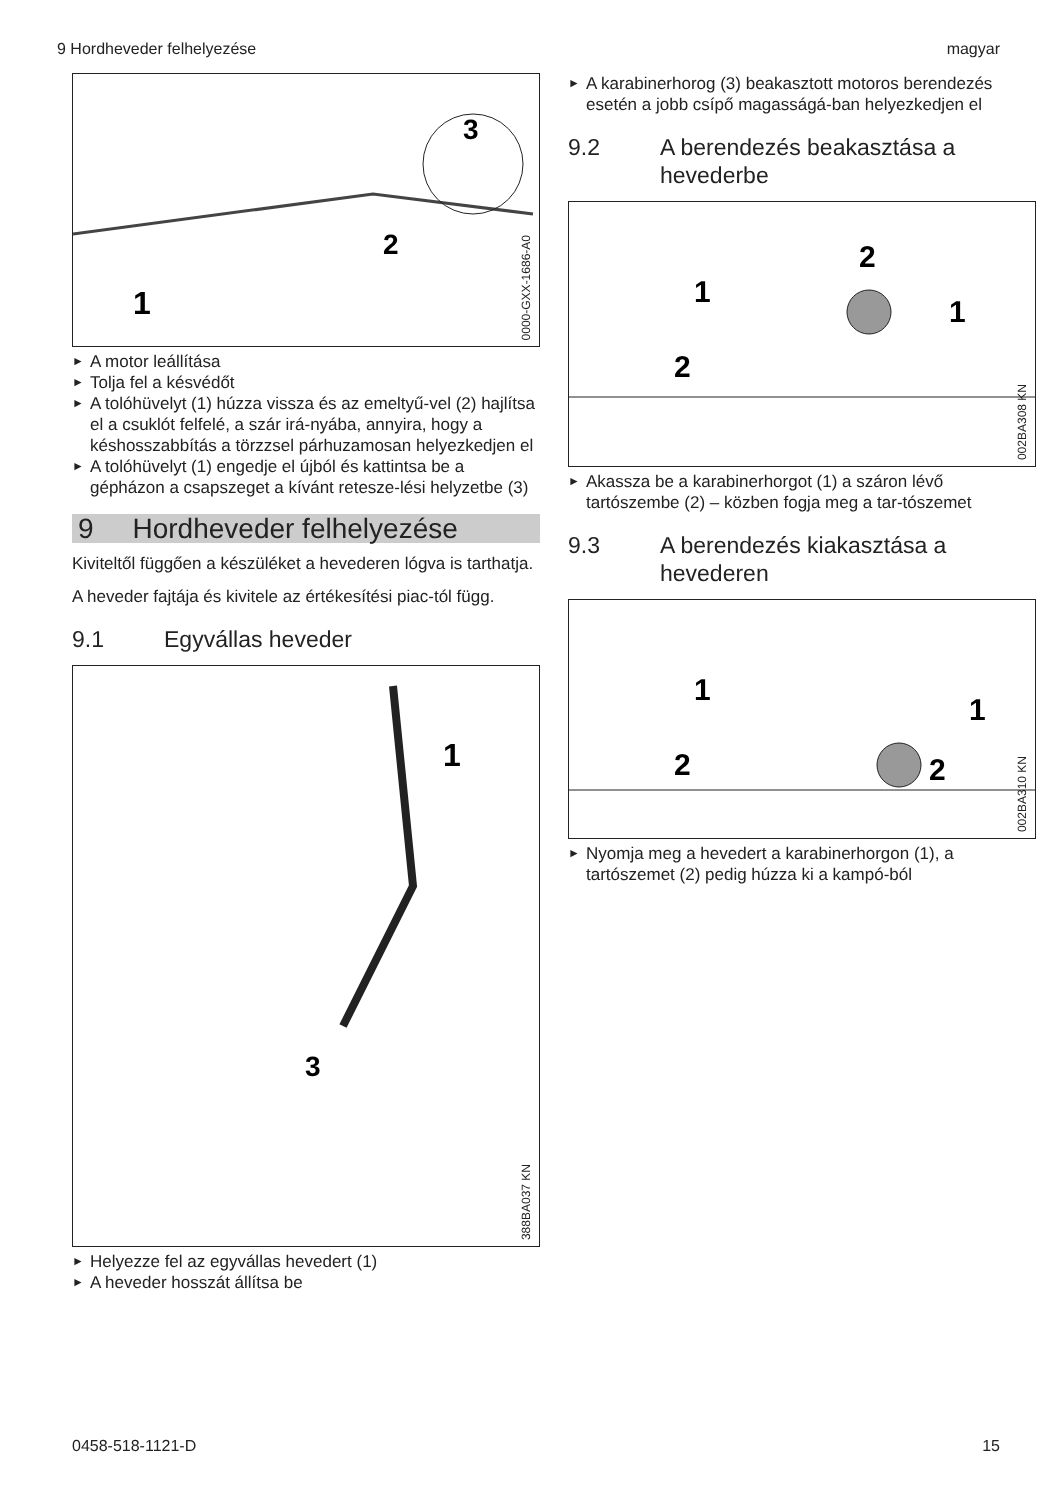9 Hordheveder felhelyezése magyar
1
2
3
0000-GXX-1686-A0
► A motor leállítása
► Tolja fel a késvédőt
► A tolóhüvelyt (1) húzza vissza és az emeltyű-vel (2) hajlítsa el a csuklót felfelé, a szár irá-nyába, annyira, hogy a késhosszabbítás a törzzsel párhuzamosan helyezkedjen el
► A tolóhüvelyt (1) engedje el újból és kattintsa be a gépházon a csapszeget a kívánt retesze-lési helyzetbe (3)
9 Hordheveder felhelyezése
Kiviteltől függően a készüléket a hevederen lógva is tarthatja.
A heveder fajtája és kivitele az értékesítési piac-tól függ.
9.1 Egyvállas heveder
1
3
388BA037 KN
► Helyezze fel az egyvállas hevedert (1)
► A heveder hosszát állítsa be
► A karabinerhorog (3) beakasztott motoros berendezés esetén a jobb csípő magasságá-ban helyezkedjen el
9.2 A berendezés beakasztása a hevederbe
1
2
2
1
002BA308 KN
► Akassza be a karabinerhorgot (1) a száron lévő tartószembe (2) – közben fogja meg a tar-tószemet
9.3 A berendezés kiakasztása a hevederen
1
2
1
2
002BA310 KN
► Nyomja meg a hevedert a karabinerhorgon (1), a tartószemet (2) pedig húzza ki a kampó-ból
0458-518-1121-D 15